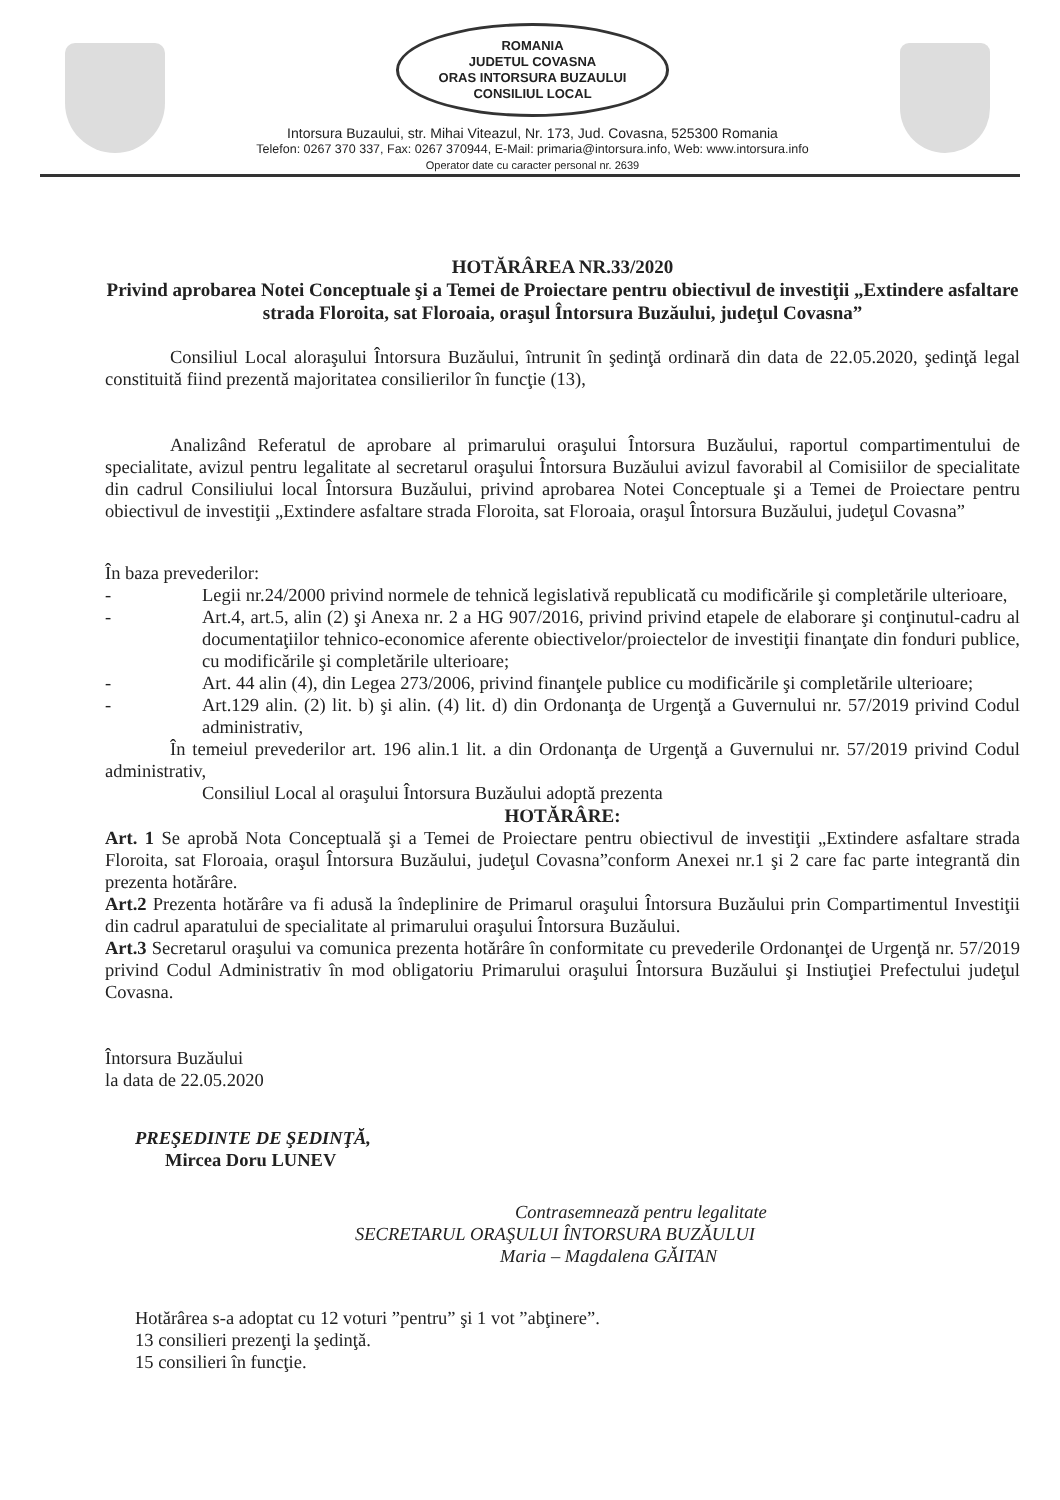ROMANIA
JUDETUL COVASNA
ORAS INTORSURA BUZAULUI
CONSILIUL LOCAL
Intorsura Buzaului, str. Mihai Viteazul, Nr. 173, Jud. Covasna, 525300 Romania
Telefon: 0267 370 337, Fax: 0267 370944, E-Mail: primaria@intorsura.info, Web: www.intorsura.info
Operator date cu caracter personal nr. 2639
HOTĂRÂREA NR.33/2020
Privind aprobarea Notei Conceptuale şi a Temei de Proiectare pentru obiectivul de investiţii „Extindere asfaltare strada Floroita, sat Floroaia, oraşul Întorsura Buzăului, judeţul Covasna”
Consiliul Local aloraşului Întorsura Buzăului, întrunit în şedinţă ordinară din data de 22.05.2020, şedinţă legal constituită fiind prezentă majoritatea consilierilor în funcţie (13),
Analizând Referatul de aprobare al primarului oraşului Întorsura Buzăului, raportul compartimentului de specialitate, avizul pentru legalitate al secretarul oraşului Întorsura Buzăului avizul favorabil al Comisiilor de specialitate din cadrul Consiliului local Întorsura Buzăului, privind aprobarea Notei Conceptuale şi a Temei de Proiectare pentru obiectivul de investiţii „Extindere asfaltare strada Floroita, sat Floroaia, oraşul Întorsura Buzăului, judeţul Covasna”
În baza prevederilor:
- Legii nr.24/2000 privind normele de tehnică legislativă republicată cu modificările şi completările ulterioare,
- Art.4, art.5, alin (2) şi Anexa nr. 2 a HG 907/2016, privind privind etapele de elaborare şi conţinutul-cadru al documentaţiilor tehnico-economice aferente obiectivelor/proiectelor de investiţii finanţate din fonduri publice, cu modificările şi completările ulterioare;
- Art. 44 alin (4), din Legea 273/2006, privind finanţele publice cu modificările şi completările ulterioare;
- Art.129 alin. (2) lit. b) şi alin. (4) lit. d) din Ordonanţa de Urgenţă a Guvernului nr. 57/2019 privind Codul administrativ,
În temeiul prevederilor art. 196 alin.1 lit. a din Ordonanţa de Urgenţă a Guvernului nr. 57/2019 privind Codul administrativ,
Consiliul Local al oraşului Întorsura Buzăului adoptă prezenta
HOTĂRÂRE:
Art. 1 Se aprobă Nota Conceptuală şi a Temei de Proiectare pentru obiectivul de investiţii „Extindere asfaltare strada Floroita, sat Floroaia, oraşul Întorsura Buzăului, judeţul Covasna”conform Anexei nr.1 şi 2 care fac parte integrantă din prezenta hotărâre.
Art.2 Prezenta hotărâre va fi adusă la îndeplinire de Primarul oraşului Întorsura Buzăului prin Compartimentul Investiţii din cadrul aparatului de specialitate al primarului oraşului Întorsura Buzăului.
Art.3 Secretarul oraşului va comunica prezenta hotărâre în conformitate cu prevederile Ordonanţei de Urgenţă nr. 57/2019 privind Codul Administrativ în mod obligatoriu Primarului oraşului Întorsura Buzăului şi Instiuţiei Prefectului judeţul Covasna.
Întorsura Buzăului
la data de 22.05.2020
PREŞEDINTE DE ŞEDINŢĂ,
Mircea Doru LUNEV
Contrasemnează pentru legalitate
SECRETARUL ORAŞULUI ÎNTORSURA BUZĂULUI
Maria – Magdalena GĂITAN
Hotărârea s-a adoptat cu 12 voturi ”pentru” şi 1 vot ”abţinere”.
13 consilieri prezenţi la şedinţă.
15 consilieri în funcţie.